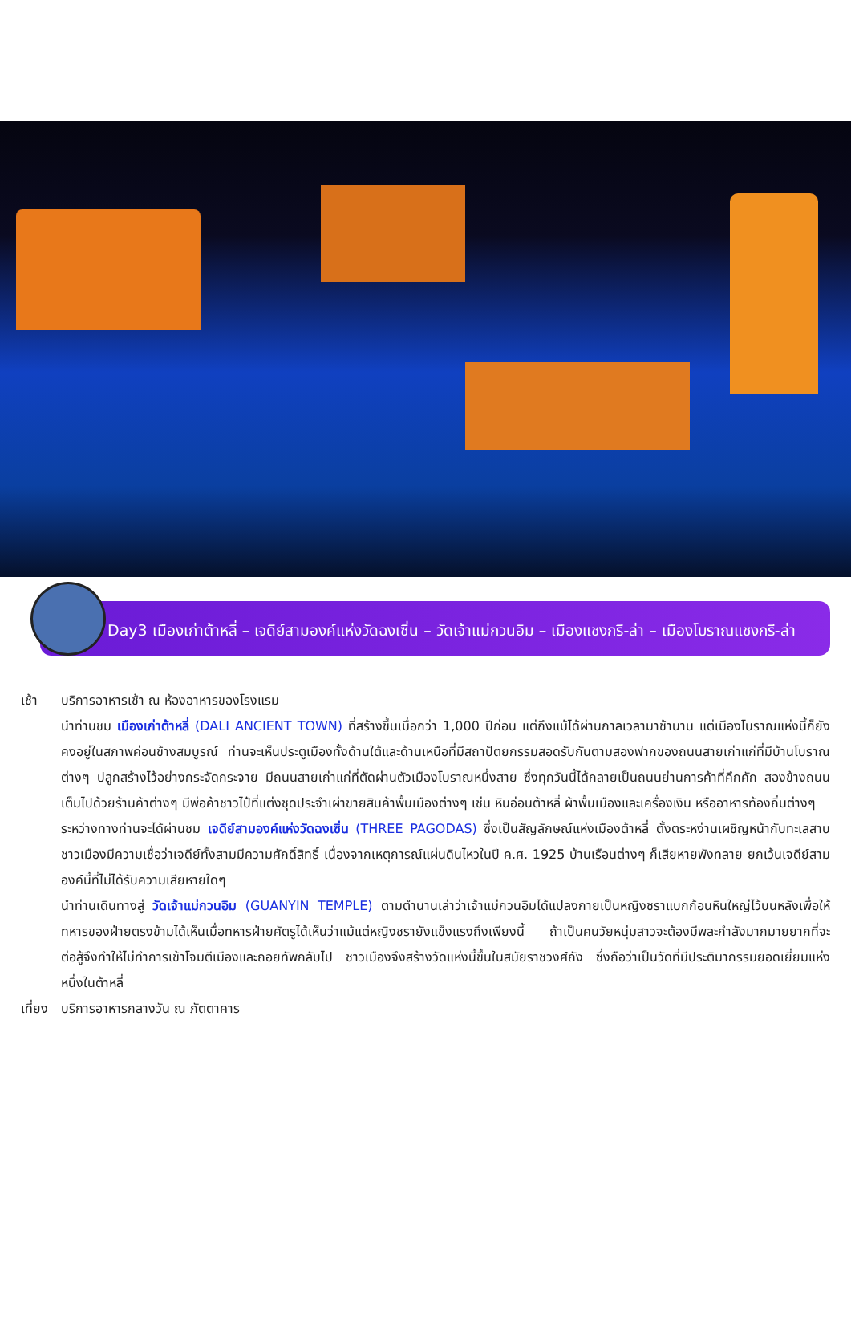Day3 เมืองเก่าต้าหลี่ – เจดีย์สามองค์แห่งวัดฉงเซิ่น – วัดเจ้าแม่กวนอิม – เมืองแชงกรี-ล่า – เมืองโบราณแชงกรี-ล่า
เช้า บริการอาหารเช้า ณ ห้องอาหารของโรงแรม
นำท่านชม เมืองเก่าต้าหลี่ (DALI ANCIENT TOWN) ที่สร้างขึ้นเมื่อกว่า 1,000 ปีก่อน แต่ถึงแม้ได้ผ่านกาลเวลามาช้านาน แต่เมืองโบราณแห่งนี้ก็ยังคงอยู่ในสภาพค่อนข้างสมบูรณ์ ท่านจะเห็นประตูเมืองทั้งด้านใต้และด้านเหนือที่มีสถาปัตยกรรมสอดรับกันตามสองฟากของถนนสายเก่าแก่ที่มีบ้านโบราณต่างๆ ปลูกสร้างไว้อย่างกระจัดกระจาย มีถนนสายเก่าแก่ที่ตัดผ่านตัวเมืองโบราณหนึ่งสาย ซึ่งทุกวันนี้ได้กลายเป็นถนนย่านการค้าที่คึกคัก สองข้างถนนเต็มไปด้วยร้านค้าต่างๆ มีพ่อค้าชาวไป๋ที่แต่งชุดประจำเผ่าขายสินค้าพื้นเมืองต่างๆ เช่น หินอ่อนต้าหลี่ ผ้าพื้นเมืองและเครื่องเงิน หรืออาหารท้องถิ่นต่างๆ
ระหว่างทางท่านจะได้ผ่านชม เจดีย์สามองค์แห่งวัดฉงเซิ่น (THREE PAGODAS) ซึ่งเป็นสัญลักษณ์แห่งเมืองต้าหลี่ ตั้งตระหง่านเผชิญหน้ากับทะเลสาบ ชาวเมืองมีความเชื่อว่าเจดีย์ทั้งสามมีความศักดิ์สิทธิ์ เนื่องจากเหตุการณ์แผ่นดินไหวในปี ค.ศ. 1925 บ้านเรือนต่างๆ ก็เสียหายพังทลาย ยกเว้นเจดีย์สามองค์นี้ที่ไม่ได้รับความเสียหายใดๆ
นำท่านเดินทางสู่ วัดเจ้าแม่กวนอิม (GUANYIN TEMPLE) ตามตำนานเล่าว่าเจ้าแม่กวนอิมได้แปลงกายเป็นหญิงชราแบกก้อนหินใหญ่ไว้บนหลังเพื่อให้ทหารของฝ่ายตรงข้ามได้เห็นเมื่อทหารฝ่ายศัตรูได้เห็นว่าแม้แต่หญิงชรายังแข็งแรงถึงเพียงนี้ ถ้าเป็นคนวัยหนุ่มสาวจะต้องมีพละกำลังมากมายยากที่จะต่อสู้จึงทำให้ไม่ทำการเข้าโจมตีเมืองและถอยทัพกลับไป ชาวเมืองจึงสร้างวัดแห่งนี้ขึ้นในสมัยราชวงศ์ถัง ซึ่งถือว่าเป็นวัดที่มีประติมากรรมยอดเยี่ยมแห่งหนึ่งในต้าหลี่
เที่ยง
บริการอาหารกลางวัน ณ ภัตตาคาร